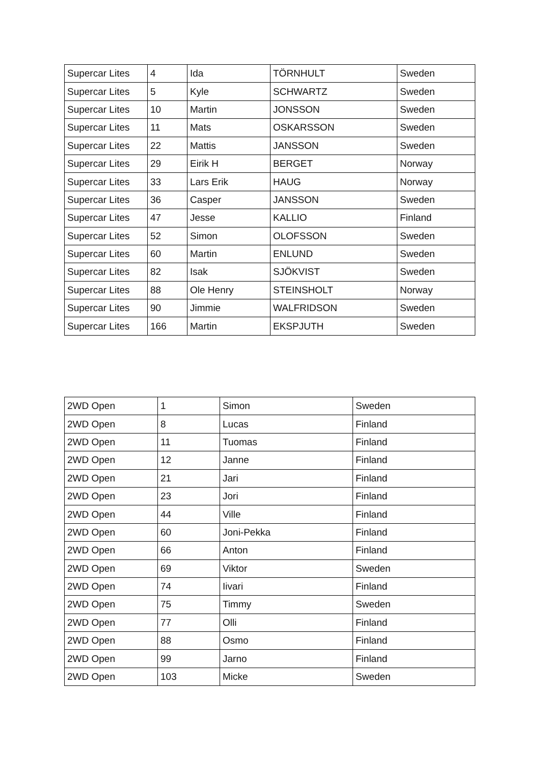| Supercar Lites | 4 | Ida | TÖRNHULT | Sweden |
| Supercar Lites | 5 | Kyle | SCHWARTZ | Sweden |
| Supercar Lites | 10 | Martin | JONSSON | Sweden |
| Supercar Lites | 11 | Mats | OSKARSSON | Sweden |
| Supercar Lites | 22 | Mattis | JANSSON | Sweden |
| Supercar Lites | 29 | Eirik H | BERGET | Norway |
| Supercar Lites | 33 | Lars Erik | HAUG | Norway |
| Supercar Lites | 36 | Casper | JANSSON | Sweden |
| Supercar Lites | 47 | Jesse | KALLIO | Finland |
| Supercar Lites | 52 | Simon | OLOFSSON | Sweden |
| Supercar Lites | 60 | Martin | ENLUND | Sweden |
| Supercar Lites | 82 | Isak | SJÖKVIST | Sweden |
| Supercar Lites | 88 | Ole Henry | STEINSHOLT | Norway |
| Supercar Lites | 90 | Jimmie | WALFRIDSON | Sweden |
| Supercar Lites | 166 | Martin | EKSPJUTH | Sweden |
| 2WD Open | 1 | Simon | Sweden |
| 2WD Open | 8 | Lucas | Finland |
| 2WD Open | 11 | Tuomas | Finland |
| 2WD Open | 12 | Janne | Finland |
| 2WD Open | 21 | Jari | Finland |
| 2WD Open | 23 | Jori | Finland |
| 2WD Open | 44 | Ville | Finland |
| 2WD Open | 60 | Joni-Pekka | Finland |
| 2WD Open | 66 | Anton | Finland |
| 2WD Open | 69 | Viktor | Sweden |
| 2WD Open | 74 | Iivari | Finland |
| 2WD Open | 75 | Timmy | Sweden |
| 2WD Open | 77 | Olli | Finland |
| 2WD Open | 88 | Osmo | Finland |
| 2WD Open | 99 | Jarno | Finland |
| 2WD Open | 103 | Micke | Sweden |